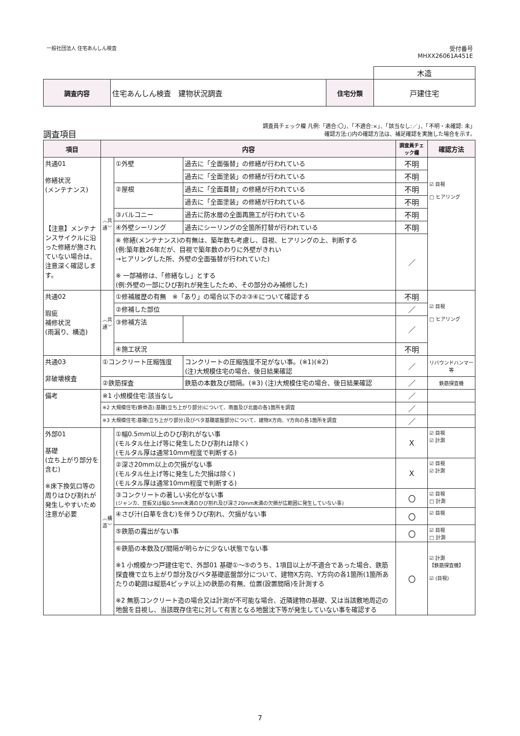一般社団法人 住宅あんしん検査
受付番号
MHXX26061A451E
| | | | 木造 |
| 調査内容 | 住宅あんしん検査 建物状況調査 | 住宅分類 | 戸建住宅 |
調査項目
調査員チェック欄 凡例:「適合:〇」、「不適合:×」、「該当なし:／」、「不明・未確認: 未」
確認方法:()内の確認方法は、補足確認を実施した場合を示す。
| 項目 | 内容 | | | 調査員チェック欄 | 確認方法 |
| --- | --- | --- | --- | --- | --- |
| 共通01 修繕状況 (メンテナンス) 【注意】メンテナンスサイクルに沿った修繕が施されていない場合は、注意深く確認します。 | ︿共通﹀ | ①外壁 | 過去に「全面張替」の修繕が行われている | 不明 | ☑ 目視 □ ヒアリング |
| | | | 過去に「全面塗装」の修繕が行われている | 不明 | |
| | | ②屋根 | 過去に「全面葺替」の修繕が行われている | 不明 | |
| | | | 過去に「全面塗装」の修繕が行われている | 不明 | |
| | | ③バルコニー | 過去に防水層の全面再施工が行われている | 不明 | |
| | | ④外壁シーリング | 過去にシーリングの全箇所打替が行われている | 不明 | |
| | | ※ 修繕(メンテナンス)の有無は、築年数も考慮し、目視、ヒアリングの上、判断する (例:築年数26年だが、目視で築年数のわりに外壁がきれい →ヒアリングした所、外壁の全面張替が行われていた) ※ 一部補修は、「修繕なし」とする (例:外壁の一部にひび割れが発生したため、その部分のみ補修した) | | ／ | |
| 共通02 瑕疵 補修状況 (雨漏り、構造) | ︿共通﹀ | ①修補履歴の有無 ※「あり」の場合以下の②③④について確認する | | 不明 | ☑ 目視 □ ヒアリング |
| | | ②修補した部位 | | ／ | |
| | | ③修補方法 | | ／ | |
| | | ④施工状況 | | 不明 | |
| 共通03 非破壊検査 | ①コンクリート圧縮強度 | | コンクリートの圧縮強度不足がない事。(※1)(※2) (注)大規模住宅の場合、後日結果確認 | ／ | リバウンドハンマー等 |
| | ②鉄筋探査 | | 鉄筋の本数及び間隔。(※3) (注)大規模住宅の場合、後日結果確認 | ／ | 鉄筋探査機 |
| 備考 | ※1 小規模住宅:該当なし | | | ／ | |
| | ※2 大規模住宅(鉄骨造):基礎(立ち上がり部分)について、南面及び北面の各1箇所を調査 | | | ／ | |
| | ※3 大規模住宅:基礎(立ち上がり部分)及びベタ基礎底盤部分について、建物X方向、Y方向の各1箇所を調査 | | | ／ | |
| 外部01 基礎 (立ち上がり部分を含む) ※床下換気口等の周りはひび割れが発生しやすいため注意が必要 | ︿構造﹀ | ①幅0.5mm以上のひび割れがない事 (モルタル仕上げ等に発生したひび割れは除く) (モルタル厚は通常10mm程度で判断する) | | X | ☑ 目視 ☑ 計測 |
| | | ②深さ20mm以上の欠損がない事 (モルタル仕上げ等に発生した欠損は除く) (モルタル厚は通常10mm程度で判断する) | | X | ☑ 目視 ☑ 計測 |
| | | ③コンクリートの著しい劣化がない事 (ジャンカ、豆板又は幅0.5mm未満のひび割れ及び深さ20mm未満の欠損が広範囲に発生していない事) | | 〇 | ☑ 目視 □ 計測 |
| | | ④さび汁(白華を含む)を伴うひび割れ、欠損がない事 | | 〇 | ☑ 目視 |
| | | ⑤鉄筋の露出がない事 | | 〇 | ☑ 目視 □ 計測 |
| | | ⑥鉄筋の本数及び間隔が明らかに少ない状態でない事 ※1 小規模かつ戸建住宅で、外部01 基礎①～⑤のうち、1項目以上が不適合であった場合、鉄筋探査機で立ち上がり部分及びベタ基礎底盤部分について、建物X方向、Y方向の各1箇所(1箇所あたりの範囲は縦筋4ピッチ以上)の鉄筋の有無、位置(設置間隔)を計測する ※2 無筋コンクリート造の場合又は計測が不可能な場合、近隣建物の基礎、又は当該敷地周辺の地盤を目視し、当該既存住宅に対して有害となる地盤沈下等が発生していない事を確認する | | 〇 | ☑ 計測 【鉄筋探査機】 ☑ (目視) |
7